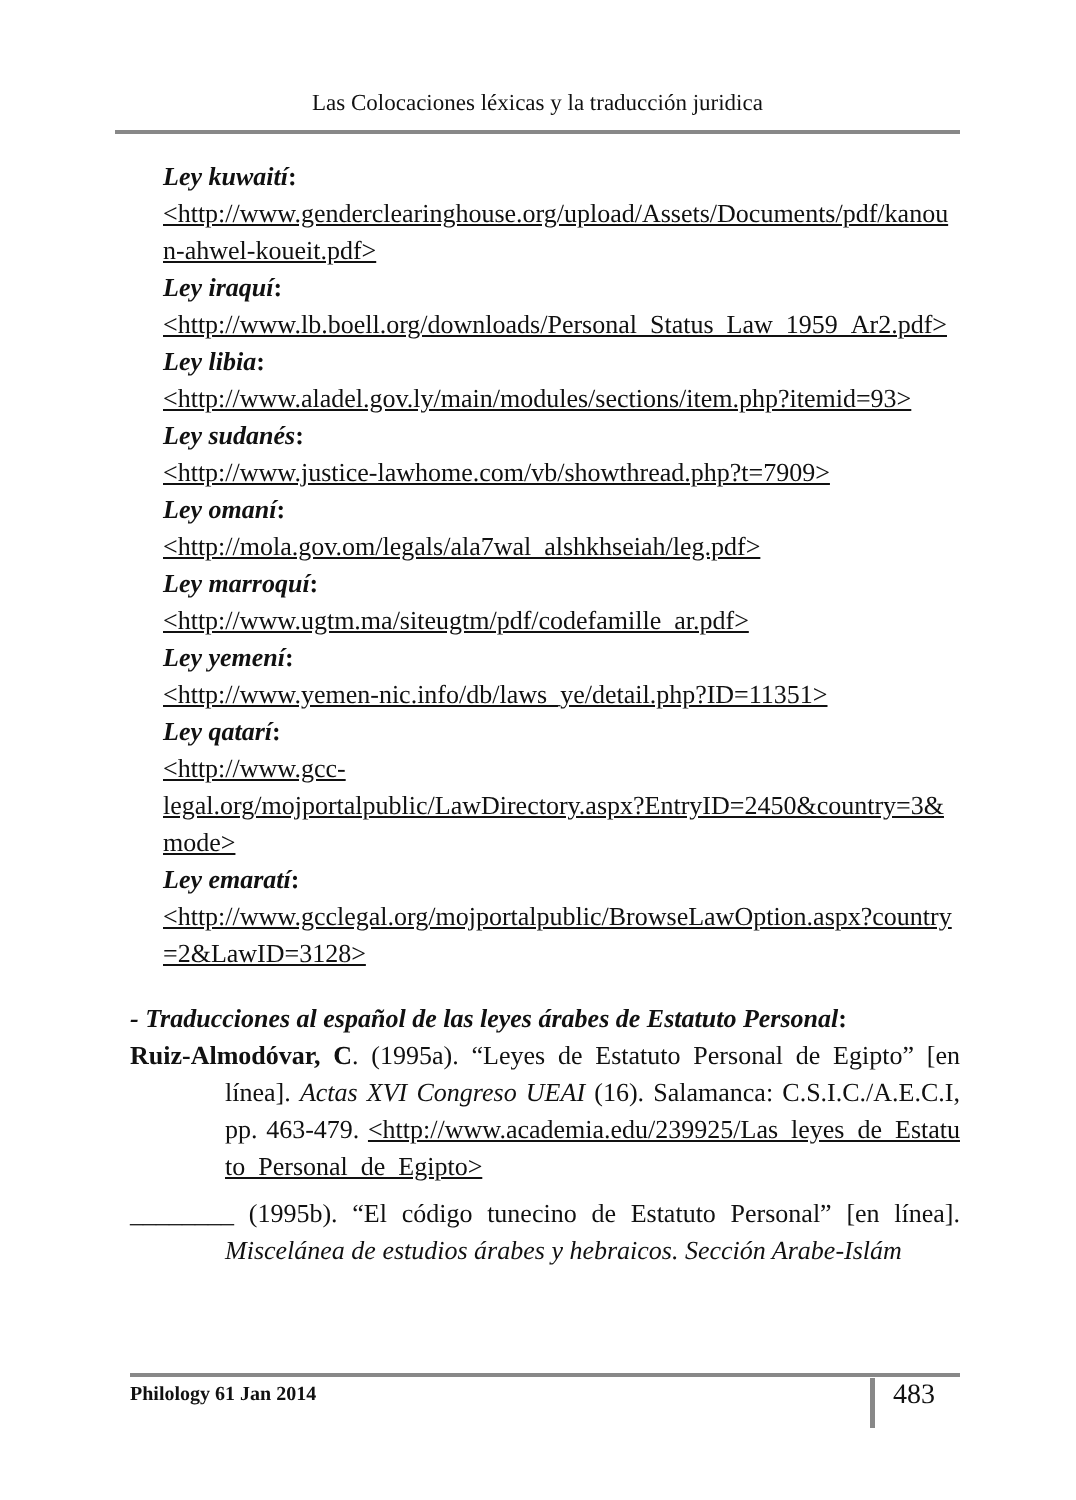Las Colocaciones léxicas y la traducción juridica
Ley kuwaití:
<http://www.genderclearinghouse.org/upload/Assets/Documents/pdf/kanoun-ahwel-koueit.pdf>
Ley iraquí:
<http://www.lb.boell.org/downloads/Personal_Status_Law_1959_Ar2.pdf>
Ley libia:
<http://www.aladel.gov.ly/main/modules/sections/item.php?itemid=93>
Ley sudanés:
<http://www.justice-lawhome.com/vb/showthread.php?t=7909>
Ley omaní:
<http://mola.gov.om/legals/ala7wal_alshkhseiah/leg.pdf>
Ley marroquí:
<http://www.ugtm.ma/siteugtm/pdf/codefamille_ar.pdf>
Ley yemení:
<http://www.yemen-nic.info/db/laws_ye/detail.php?ID=11351>
Ley qatarí:
<http://www.gcc-
legal.org/mojportalpublic/LawDirectory.aspx?EntryID=2450&country=3&mode>
Ley emaratí:
<http://www.gcclegal.org/mojportalpublic/BrowseLawOption.aspx?country=2&LawID=3128>
- Traducciones al español de las leyes árabes de Estatuto Personal:
Ruiz-Almodóvar, C. (1995a). “Leyes de Estatuto Personal de Egipto” [en línea]. Actas XVI Congreso UEAI (16). Salamanca: C.S.I.C./A.E.C.I, pp. 463-479. <http://www.academia.edu/239925/Las_leyes_de_Estatuto_Personal_de_Egipto>
________ (1995b). “El código tunecino de Estatuto Personal” [en línea]. Miscelánea de estudios árabes y hebraicos. Sección Arabe-Islám
Philology 61 Jan 2014 483